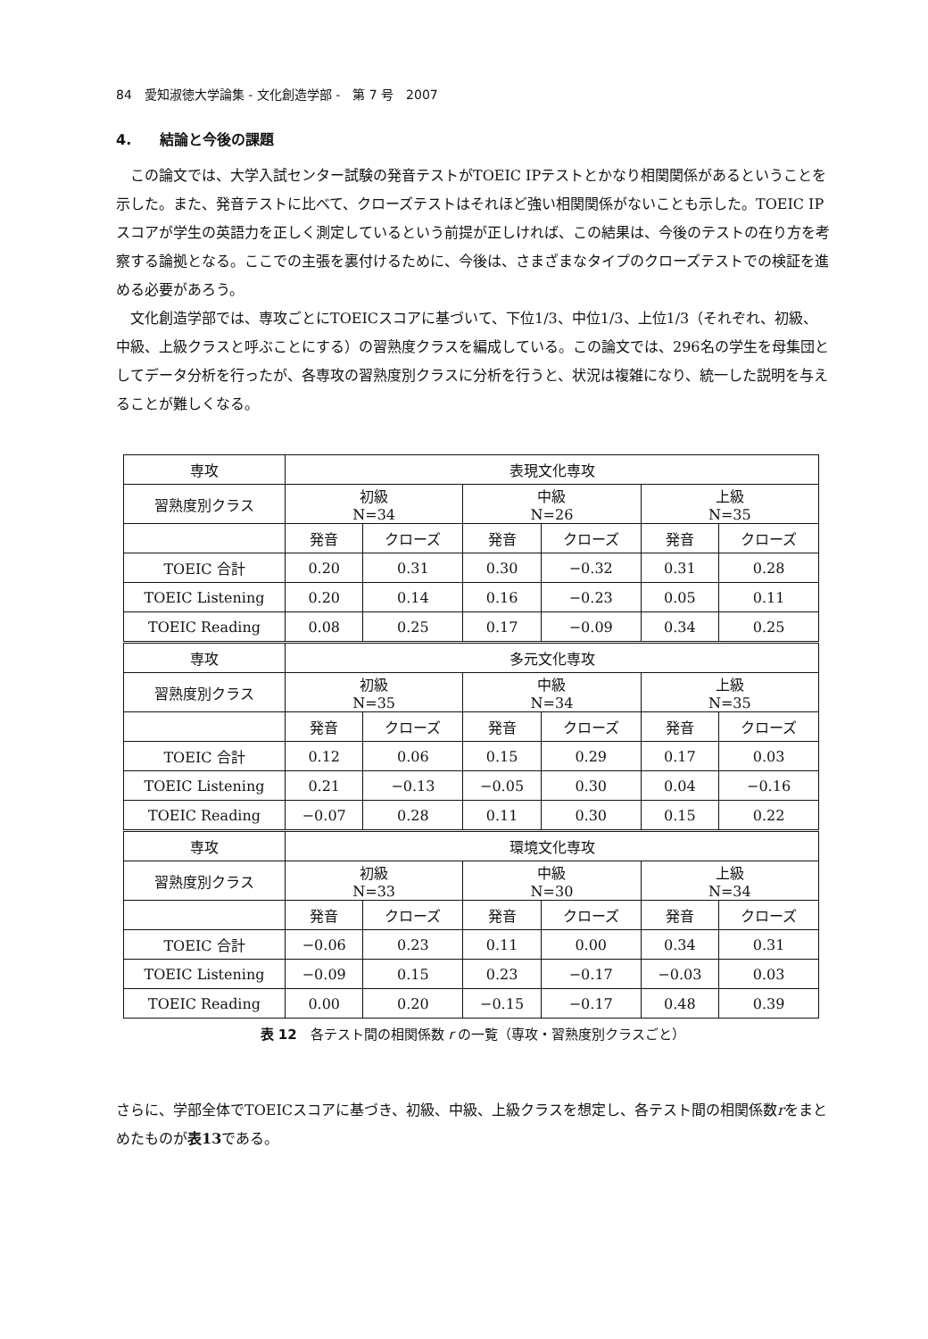84　愛知淑徳大学論集 - 文化創造学部 -　第 7 号　2007
4.　　結論と今後の課題
この論文では、大学入試センター試験の発音テストがTOEIC IPテストとかなり相関関係があるということを示した。また、発音テストに比べて、クローズテストはそれほど強い相関関係がないことも示した。TOEIC IPスコアが学生の英語力を正しく測定しているという前提が正しければ、この結果は、今後のテストの在り方を考察する論拠となる。ここでの主張を裏付けるために、今後は、さまざまなタイプのクローズテストでの検証を進める必要があろう。
文化創造学部では、専攻ごとにTOEICスコアに基づいて、下位1/3、中位1/3、上位1/3（それぞれ、初級、中級、上級クラスと呼ぶことにする）の習熟度クラスを編成している。この論文では、296名の学生を母集団としてデータ分析を行ったが、各専攻の習熟度別クラスに分析を行うと、状況は複雑になり、統一した説明を与えることが難しくなる。
| 専攻 | 表現文化専攻 | | | | | |
| 習熟度別クラス | 初級 N=34 | | 中級 N=26 | | 上級 N=35 | |
| | 発音 | クローズ | 発音 | クローズ | 発音 | クローズ |
| TOEIC 合計 | 0.20 | 0.31 | 0.30 | −0.32 | 0.31 | 0.28 |
| TOEIC Listening | 0.20 | 0.14 | 0.16 | −0.23 | 0.05 | 0.11 |
| TOEIC Reading | 0.08 | 0.25 | 0.17 | −0.09 | 0.34 | 0.25 |
| 専攻 | 多元文化専攻 | | | | | |
| 習熟度別クラス | 初級 N=35 | | 中級 N=34 | | 上級 N=35 | |
| | 発音 | クローズ | 発音 | クローズ | 発音 | クローズ |
| TOEIC 合計 | 0.12 | 0.06 | 0.15 | 0.29 | 0.17 | 0.03 |
| TOEIC Listening | 0.21 | −0.13 | −0.05 | 0.30 | 0.04 | −0.16 |
| TOEIC Reading | −0.07 | 0.28 | 0.11 | 0.30 | 0.15 | 0.22 |
| 専攻 | 環境文化専攻 | | | | | |
| 習熟度別クラス | 初級 N=33 | | 中級 N=30 | | 上級 N=34 | |
| | 発音 | クローズ | 発音 | クローズ | 発音 | クローズ |
| TOEIC 合計 | −0.06 | 0.23 | 0.11 | 0.00 | 0.34 | 0.31 |
| TOEIC Listening | −0.09 | 0.15 | 0.23 | −0.17 | −0.03 | 0.03 |
| TOEIC Reading | 0.00 | 0.20 | −0.15 | −0.17 | 0.48 | 0.39 |
表 12　各テスト間の相関係数 r の一覧（専攻・習熟度別クラスごと）
さらに、学部全体でTOEICスコアに基づき、初級、中級、上級クラスを想定し、各テスト間の相関係数rをまとめたものが表13である。